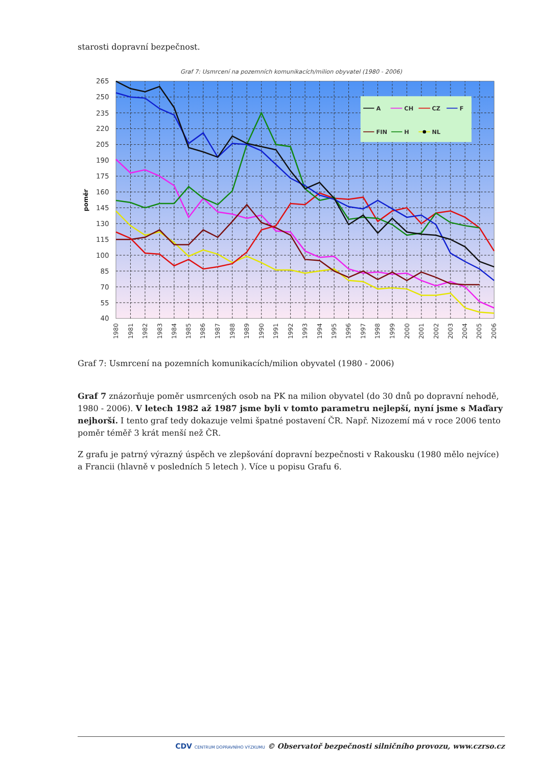starosti dopravní bezpečnost.
Graf 7: Usmrcení na pozemních komunikacích/milion obyvatel (1980 - 2006)
A
CH
CZ
F
FIN
H
NL
265
250
235
220
205
190
175
160
145
130
115
100
85
70
55
40
poměr
1980
1981
1982
1983
1984
1985
1986
1987
1988
1989
1990
1991
1992
1993
1994
1995
1996
1997
1998
1999
2000
2001
2002
2003
2004
2005
2006
Graf 7: Usmrcení na pozemních komunikacích/milion obyvatel (1980 - 2006)
Graf 7 znázorňuje poměr usmrcených osob na PK na milion obyvatel (do 30 dnů po dopravní nehodě, 1980 - 2006). V letech 1982 až 1987 jsme byli v tomto parametru nejlepší, nyní jsme s Maďary nejhorší. I tento graf tedy dokazuje velmi špatné postavení ČR. Např. Nizozemí má v roce 2006 tento poměr téměř 3 krát menší než ČR.
Z grafu je patrný výrazný úspěch ve zlepšování dopravní bezpečnosti v Rakousku (1980 mělo nejvíce) a Francii (hlavně v posledních 5 letech ). Více u popisu Grafu 6.
CDV CENTRUM DOPRAVNÍHO VÝZKUMU © Observatoř bezpečnosti silničního provozu, www.czrso.cz